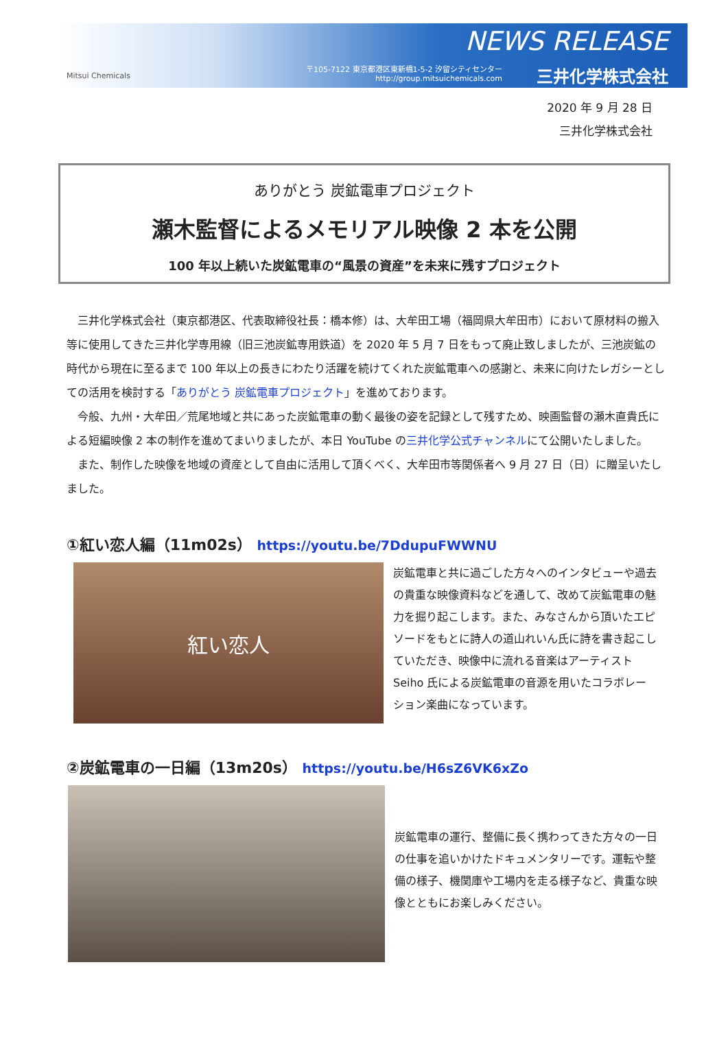Mitsui Chemicals
NEWS RELEASE
〒105-7122 東京都港区東新橋1-5-2 汐留シティセンター
http://group.mitsuichemicals.com
三井化学株式会社
2020 年 9 月 28 日
三井化学株式会社
ありがとう 炭鉱電車プロジェクト
瀬木監督によるメモリアル映像 2 本を公開
100 年以上続いた炭鉱電車の“風景の資産”を未来に残すプロジェクト
　三井化学株式会社（東京都港区、代表取締役社長：橋本修）は、大牟田工場（福岡県大牟田市）において原材料の搬入等に使用してきた三井化学専用線（旧三池炭鉱専用鉄道）を 2020 年 5 月 7 日をもって廃止致しましたが、三池炭鉱の時代から現在に至るまで 100 年以上の長きにわたり活躍を続けてくれた炭鉱電車への感謝と、未来に向けたレガシーとしての活用を検討する「ありがとう 炭鉱電車プロジェクト」を進めております。
　今般、九州・大牟田／荒尾地域と共にあった炭鉱電車の動く最後の姿を記録として残すため、映画監督の瀬木直貴氏による短編映像 2 本の制作を進めてまいりましたが、本日 YouTube の三井化学公式チャンネルにて公開いたしました。
　また、制作した映像を地域の資産として自由に活用して頂くべく、大牟田市等関係者へ 9 月 27 日（日）に贈呈いたしました。
①紅い恋人編（11m02s） https://youtu.be/7DdupuFWWNU
紅い恋人
炭鉱電車と共に過ごした方々へのインタビューや過去の貴重な映像資料などを通して、改めて炭鉱電車の魅力を掘り起こします。また、みなさんから頂いたエピソードをもとに詩人の道山れいん氏に詩を書き起こしていただき、映像中に流れる音楽はアーティスト Seiho 氏による炭鉱電車の音源を用いたコラボレーション楽曲になっています。
②炭鉱電車の一日編（13m20s） https://youtu.be/H6sZ6VK6xZo
炭鉱電車の運行、整備に長く携わってきた方々の一日の仕事を追いかけたドキュメンタリーです。運転や整備の様子、機関庫や工場内を走る様子など、貴重な映像とともにお楽しみください。